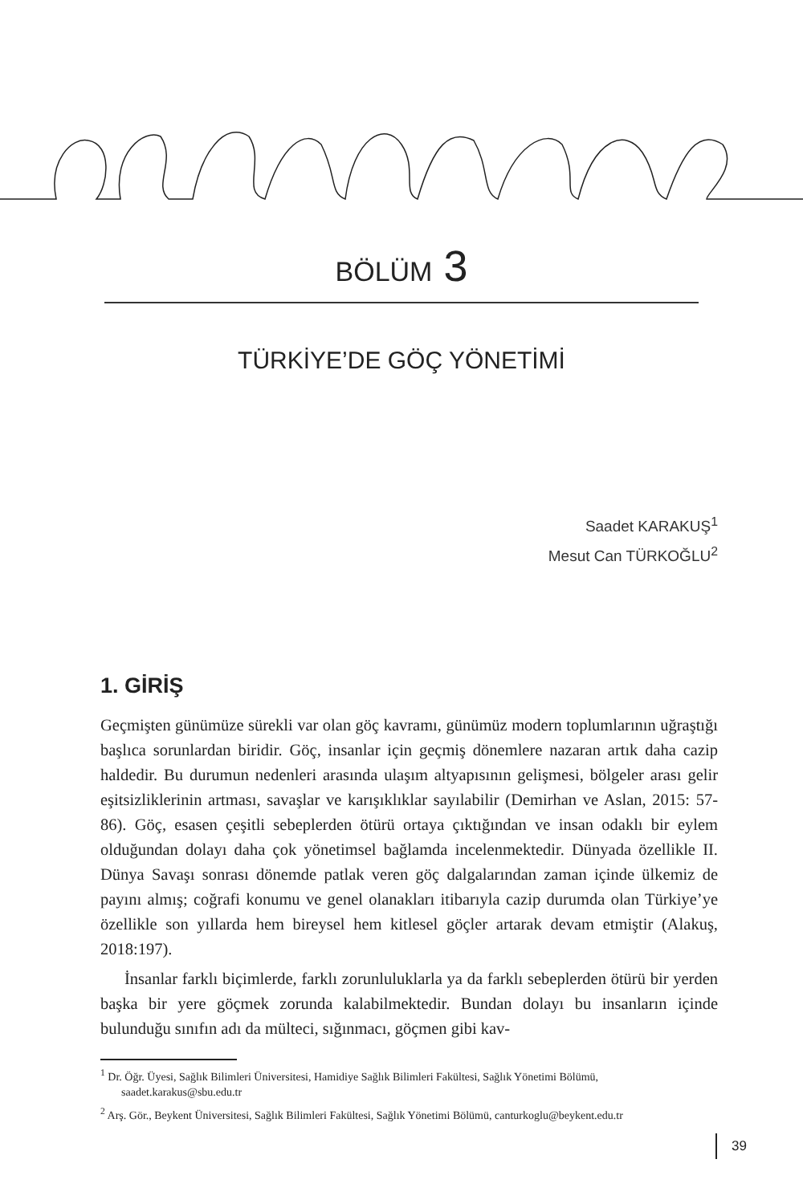BÖLÜM 3
TÜRKİYE’DE GÖÇ YÖNETİMİ
Saadet KARAKUŞ<sup>1</sup>
Mesut Can TÜRKOĞLU<sup>2</sup>
1. GİRİŞ
Geçmişten günümüze sürekli var olan göç kavramı, günümüz modern toplumlarının uğraştığı başlıca sorunlardan biridir. Göç, insanlar için geçmiş dönemlere nazaran artık daha cazip haldedir. Bu durumun nedenleri arasında ulaşım altyapısının gelişmesi, bölgeler arası gelir eşitsizliklerinin artması, savaşlar ve karışıklıklar sayılabilir (Demirhan ve Aslan, 2015: 57-86). Göç, esasen çeşitli sebeplerden ötürü ortaya çıktığından ve insan odaklı bir eylem olduğundan dolayı daha çok yönetimsel bağlamda incelenmektedir. Dünyada özellikle II. Dünya Savaşı sonrası dönemde patlak veren göç dalgalarından zaman içinde ülkemiz de payını almış; coğrafi konumu ve genel olanakları itibarıyla cazip durumda olan Türkiye’ye özellikle son yıllarda hem bireysel hem kitlesel göçler artarak devam etmiştir (Alakuş, 2018:197).
İnsanlar farklı biçimlerde, farklı zorunluluklarla ya da farklı sebeplerden ötürü bir yerden başka bir yere göçmek zorunda kalabilmektedir. Bundan dolayı bu insanların içinde bulunduğu sınıfın adı da mülteci, sığınmacı, göçmen gibi kav-
<sup>1</sup> Dr. Öğr. Üyesi, Sağlık Bilimleri Üniversitesi, Hamidiye Sağlık Bilimleri Fakültesi, Sağlık Yönetimi Bölümü, saadet.karakus@sbu.edu.tr
<sup>2</sup> Arş. Gör., Beykent Üniversitesi, Sağlık Bilimleri Fakültesi, Sağlık Yönetimi Bölümü, canturkoglu@beykent.edu.tr
39